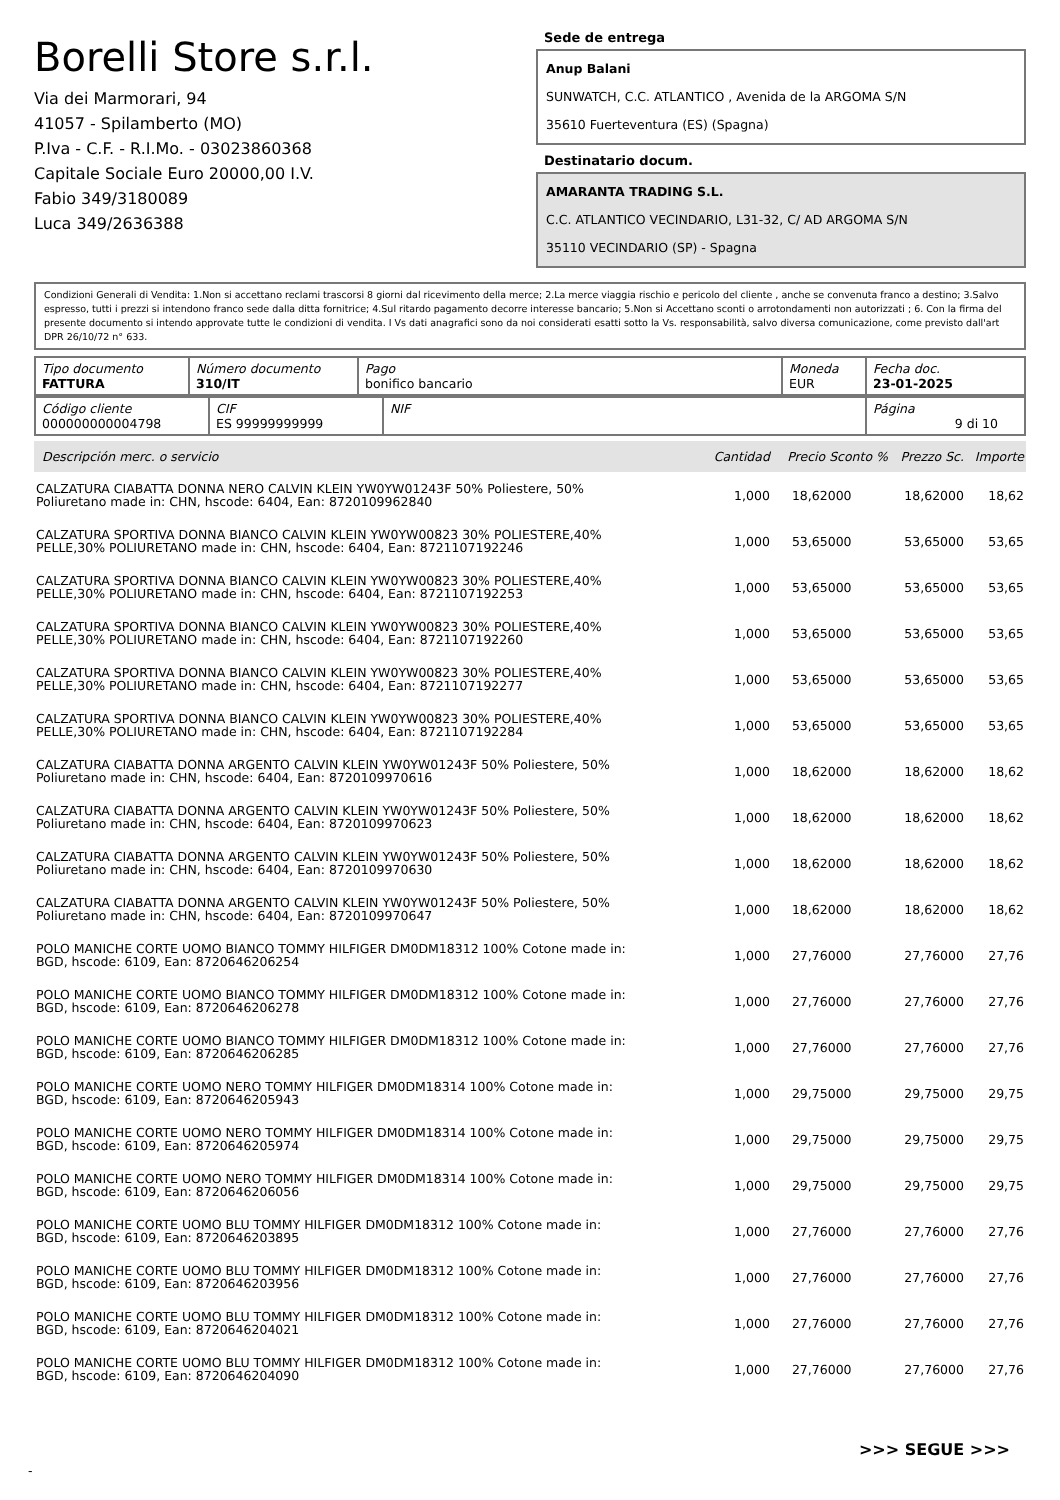Borelli Store s.r.l.
Via dei Marmorari, 94
41057 - Spilamberto (MO)
P.Iva - C.F. - R.I.Mo. - 03023860368
Capitale Sociale Euro 20000,00 I.V.
Fabio 349/3180089
Luca 349/2636388
Sede de entrega
Anup Balani
SUNWATCH, C.C. ATLANTICO , Avenida de la ARGOMA S/N
35610 Fuerteventura (ES) (Spagna)
Destinatario docum.
AMARANTA TRADING S.L.
C.C. ATLANTICO VECINDARIO, L31-32, C/ AD ARGOMA S/N
35110 VECINDARIO (SP) - Spagna
Condizioni Generali di Vendita: 1.Non si accettano reclami trascorsi 8 giorni dal ricevimento della merce; 2.La merce viaggia rischio e pericolo del cliente , anche se convenuta franco a destino; 3.Salvo espresso, tutti i prezzi si intendono franco sede dalla ditta fornitrice; 4.Sul ritardo pagamento decorre interesse bancario; 5.Non si Accettano sconti o arrotondamenti non autorizzati ; 6. Con la firma del presente documento si intendo approvate tutte le condizioni di vendita. I Vs dati anagrafici sono da noi considerati esatti sotto la Vs. responsabilità, salvo diversa comunicazione, come previsto dall'art DPR 26/10/72 n° 633.
| Tipo documento FATTURA | Número documento 310/IT | Pago bonifico bancario | Moneda EUR | Fecha doc. 23-01-2025 |
| Código cliente 000000000004798 | CIF ES 99999999999 | NIF | Página 9 di 10 |
| Descripción merc. o servicio | Cantidad | Precio Sconto % | Prezzo Sc. | Importe |
| --- | --- | --- | --- | --- |
| CALZATURA CIABATTA DONNA NERO CALVIN KLEIN YW0YW01243F 50% Poliestere, 50% Poliuretano made in: CHN, hscode: 6404, Ean: 8720109962840 | 1,000 | 18,62000 | 18,62000 | 18,62 |
| CALZATURA SPORTIVA DONNA BIANCO CALVIN KLEIN YW0YW00823 30% POLIESTERE,40% PELLE,30% POLIURETANO made in: CHN, hscode: 6404, Ean: 8721107192246 | 1,000 | 53,65000 | 53,65000 | 53,65 |
| CALZATURA SPORTIVA DONNA BIANCO CALVIN KLEIN YW0YW00823 30% POLIESTERE,40% PELLE,30% POLIURETANO made in: CHN, hscode: 6404, Ean: 8721107192253 | 1,000 | 53,65000 | 53,65000 | 53,65 |
| CALZATURA SPORTIVA DONNA BIANCO CALVIN KLEIN YW0YW00823 30% POLIESTERE,40% PELLE,30% POLIURETANO made in: CHN, hscode: 6404, Ean: 8721107192260 | 1,000 | 53,65000 | 53,65000 | 53,65 |
| CALZATURA SPORTIVA DONNA BIANCO CALVIN KLEIN YW0YW00823 30% POLIESTERE,40% PELLE,30% POLIURETANO made in: CHN, hscode: 6404, Ean: 8721107192277 | 1,000 | 53,65000 | 53,65000 | 53,65 |
| CALZATURA SPORTIVA DONNA BIANCO CALVIN KLEIN YW0YW00823 30% POLIESTERE,40% PELLE,30% POLIURETANO made in: CHN, hscode: 6404, Ean: 8721107192284 | 1,000 | 53,65000 | 53,65000 | 53,65 |
| CALZATURA CIABATTA DONNA ARGENTO CALVIN KLEIN YW0YW01243F 50% Poliestere, 50% Poliuretano made in: CHN, hscode: 6404, Ean: 8720109970616 | 1,000 | 18,62000 | 18,62000 | 18,62 |
| CALZATURA CIABATTA DONNA ARGENTO CALVIN KLEIN YW0YW01243F 50% Poliestere, 50% Poliuretano made in: CHN, hscode: 6404, Ean: 8720109970623 | 1,000 | 18,62000 | 18,62000 | 18,62 |
| CALZATURA CIABATTA DONNA ARGENTO CALVIN KLEIN YW0YW01243F 50% Poliestere, 50% Poliuretano made in: CHN, hscode: 6404, Ean: 8720109970630 | 1,000 | 18,62000 | 18,62000 | 18,62 |
| CALZATURA CIABATTA DONNA ARGENTO CALVIN KLEIN YW0YW01243F 50% Poliestere, 50% Poliuretano made in: CHN, hscode: 6404, Ean: 8720109970647 | 1,000 | 18,62000 | 18,62000 | 18,62 |
| POLO MANICHE CORTE UOMO BIANCO TOMMY HILFIGER DM0DM18312 100% Cotone made in: BGD, hscode: 6109, Ean: 8720646206254 | 1,000 | 27,76000 | 27,76000 | 27,76 |
| POLO MANICHE CORTE UOMO BIANCO TOMMY HILFIGER DM0DM18312 100% Cotone made in: BGD, hscode: 6109, Ean: 8720646206278 | 1,000 | 27,76000 | 27,76000 | 27,76 |
| POLO MANICHE CORTE UOMO BIANCO TOMMY HILFIGER DM0DM18312 100% Cotone made in: BGD, hscode: 6109, Ean: 8720646206285 | 1,000 | 27,76000 | 27,76000 | 27,76 |
| POLO MANICHE CORTE UOMO NERO TOMMY HILFIGER DM0DM18314 100% Cotone made in: BGD, hscode: 6109, Ean: 8720646205943 | 1,000 | 29,75000 | 29,75000 | 29,75 |
| POLO MANICHE CORTE UOMO NERO TOMMY HILFIGER DM0DM18314 100% Cotone made in: BGD, hscode: 6109, Ean: 8720646205974 | 1,000 | 29,75000 | 29,75000 | 29,75 |
| POLO MANICHE CORTE UOMO NERO TOMMY HILFIGER DM0DM18314 100% Cotone made in: BGD, hscode: 6109, Ean: 8720646206056 | 1,000 | 29,75000 | 29,75000 | 29,75 |
| POLO MANICHE CORTE UOMO BLU TOMMY HILFIGER DM0DM18312 100% Cotone made in: BGD, hscode: 6109, Ean: 8720646203895 | 1,000 | 27,76000 | 27,76000 | 27,76 |
| POLO MANICHE CORTE UOMO BLU TOMMY HILFIGER DM0DM18312 100% Cotone made in: BGD, hscode: 6109, Ean: 8720646203956 | 1,000 | 27,76000 | 27,76000 | 27,76 |
| POLO MANICHE CORTE UOMO BLU TOMMY HILFIGER DM0DM18312 100% Cotone made in: BGD, hscode: 6109, Ean: 8720646204021 | 1,000 | 27,76000 | 27,76000 | 27,76 |
| POLO MANICHE CORTE UOMO BLU TOMMY HILFIGER DM0DM18312 100% Cotone made in: BGD, hscode: 6109, Ean: 8720646204090 | 1,000 | 27,76000 | 27,76000 | 27,76 |
>>> SEGUE >>>
-